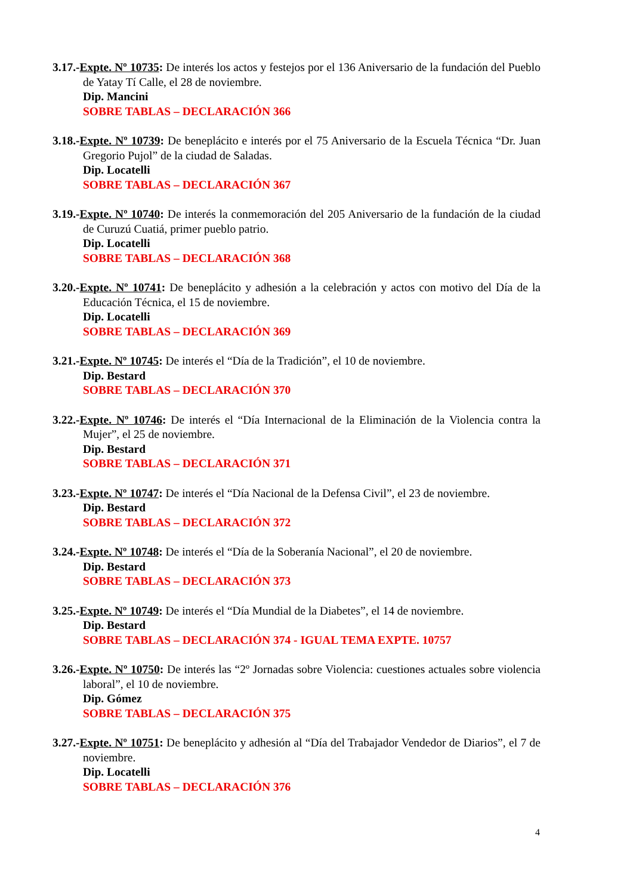3.17.-Expte. Nº 10735: De interés los actos y festejos por el 136 Aniversario de la fundación del Pueblo de Yatay Tí Calle, el 28 de noviembre.
Dip. Mancini
SOBRE TABLAS – DECLARACIÓN 366
3.18.-Expte. Nº 10739: De beneplácito e interés por el 75 Aniversario de la Escuela Técnica “Dr. Juan Gregorio Pujol” de la ciudad de Saladas.
Dip. Locatelli
SOBRE TABLAS – DECLARACIÓN 367
3.19.-Expte. Nº 10740: De interés la conmemoración del 205 Aniversario de la fundación de la ciudad de Curuzú Cuatiá, primer pueblo patrio.
Dip. Locatelli
SOBRE TABLAS – DECLARACIÓN 368
3.20.-Expte. Nº 10741: De beneplácito y adhesión a la celebración y actos con motivo del Día de la Educación Técnica, el 15 de noviembre.
Dip. Locatelli
SOBRE TABLAS – DECLARACIÓN 369
3.21.-Expte. Nº 10745: De interés el “Día de la Tradición”, el 10 de noviembre.
Dip. Bestard
SOBRE TABLAS – DECLARACIÓN 370
3.22.-Expte. Nº 10746: De interés el “Día Internacional de la Eliminación de la Violencia contra la Mujer”, el 25 de noviembre.
Dip. Bestard
SOBRE TABLAS – DECLARACIÓN 371
3.23.-Expte. Nº 10747: De interés el “Día Nacional de la Defensa Civil”, el 23 de noviembre.
Dip. Bestard
SOBRE TABLAS – DECLARACIÓN 372
3.24.-Expte. Nº 10748: De interés el “Día de la Soberanía Nacional”, el 20 de noviembre.
Dip. Bestard
SOBRE TABLAS – DECLARACIÓN 373
3.25.-Expte. Nº 10749: De interés el “Día Mundial de la Diabetes”, el 14 de noviembre.
Dip. Bestard
SOBRE TABLAS – DECLARACIÓN 374 - IGUAL TEMA EXPTE. 10757
3.26.-Expte. Nº 10750: De interés las “2º Jornadas sobre Violencia: cuestiones actuales sobre violencia laboral”, el 10 de noviembre.
Dip. Gómez
SOBRE TABLAS – DECLARACIÓN 375
3.27.-Expte. Nº 10751: De beneplácito y adhesión al “Día del Trabajador Vendedor de Diarios”, el 7 de noviembre.
Dip. Locatelli
SOBRE TABLAS – DECLARACIÓN 376
4